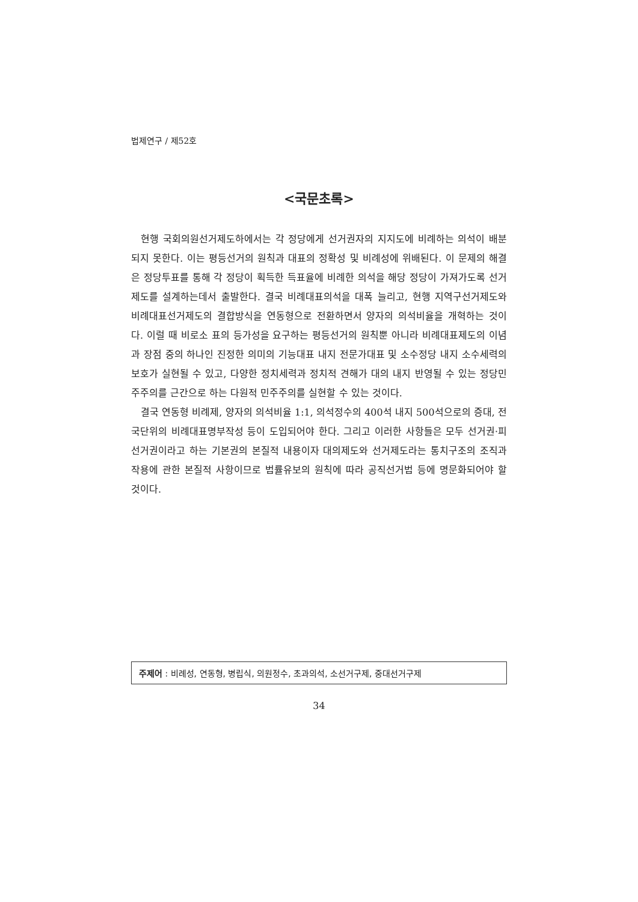법제연구 / 제52호
<국문초록>
현행 국회의원선거제도하에서는 각 정당에게 선거권자의 지지도에 비례하는 의석이 배분되지 못한다. 이는 평등선거의 원칙과 대표의 정확성 및 비례성에 위배된다. 이 문제의 해결은 정당투표를 통해 각 정당이 획득한 득표율에 비례한 의석을 해당 정당이 가져가도록 선거제도를 설계하는데서 출발한다. 결국 비례대표의석을 대폭 늘리고, 현행 지역구선거제도와 비례대표선거제도의 결합방식을 연동형으로 전환하면서 양자의 의석비율을 개혁하는 것이다. 이럴 때 비로소 표의 등가성을 요구하는 평등선거의 원칙뿐 아니라 비례대표제도의 이념과 장점 중의 하나인 진정한 의미의 기능대표 내지 전문가대표 및 소수정당 내지 소수세력의 보호가 실현될 수 있고, 다양한 정치세력과 정치적 견해가 대의 내지 반영될 수 있는 정당민주주의를 근간으로 하는 다원적 민주주의를 실현할 수 있는 것이다.
결국 연동형 비례제, 양자의 의석비율 1:1, 의석정수의 400석 내지 500석으로의 증대, 전국단위의 비례대표명부작성 등이 도입되어야 한다. 그리고 이러한 사항들은 모두 선거권·피선거권이라고 하는 기본권의 본질적 내용이자 대의제도와 선거제도라는 통치구조의 조직과 작용에 관한 본질적 사항이므로 법률유보의 원칙에 따라 공직선거법 등에 명문화되어야 할 것이다.
주제어 : 비례성, 연동형, 병립식, 의원정수, 초과의석, 소선거구제, 중대선거구제
34